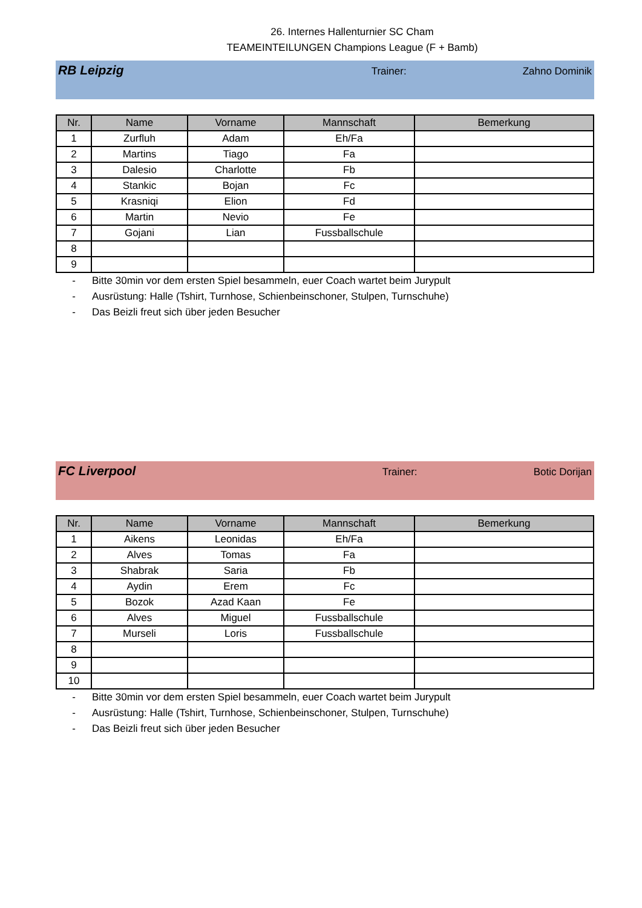26. Internes Hallenturnier SC Cham
TEAMEINTEILUNGEN Champions League (F + Bamb)
RB Leipzig
Trainer: Zahno Dominik
| Nr. | Name | Vorname | Mannschaft | Bemerkung |
| --- | --- | --- | --- | --- |
| 1 | Zurfluh | Adam | Eh/Fa | |
| 2 | Martins | Tiago | Fa | |
| 3 | Dalesio | Charlotte | Fb | |
| 4 | Stankic | Bojan | Fc | |
| 5 | Krasniqi | Elion | Fd | |
| 6 | Martin | Nevio | Fe | |
| 7 | Gojani | Lian | Fussballschule | |
| 8 | | | | |
| 9 | | | | |
- Bitte 30min vor dem ersten Spiel besammeln, euer Coach wartet beim Jurypult
- Ausrüstung: Halle (Tshirt, Turnhose, Schienbeinschoner, Stulpen, Turnschuhe)
- Das Beizli freut sich über jeden Besucher
FC Liverpool
Trainer: Botic Dorijan
| Nr. | Name | Vorname | Mannschaft | Bemerkung |
| --- | --- | --- | --- | --- |
| 1 | Aikens | Leonidas | Eh/Fa | |
| 2 | Alves | Tomas | Fa | |
| 3 | Shabrak | Saria | Fb | |
| 4 | Aydin | Erem | Fc | |
| 5 | Bozok | Azad Kaan | Fe | |
| 6 | Alves | Miguel | Fussballschule | |
| 7 | Murseli | Loris | Fussballschule | |
| 8 | | | | |
| 9 | | | | |
| 10 | | | | |
- Bitte 30min vor dem ersten Spiel besammeln, euer Coach wartet beim Jurypult
- Ausrüstung: Halle (Tshirt, Turnhose, Schienbeinschoner, Stulpen, Turnschuhe)
- Das Beizli freut sich über jeden Besucher